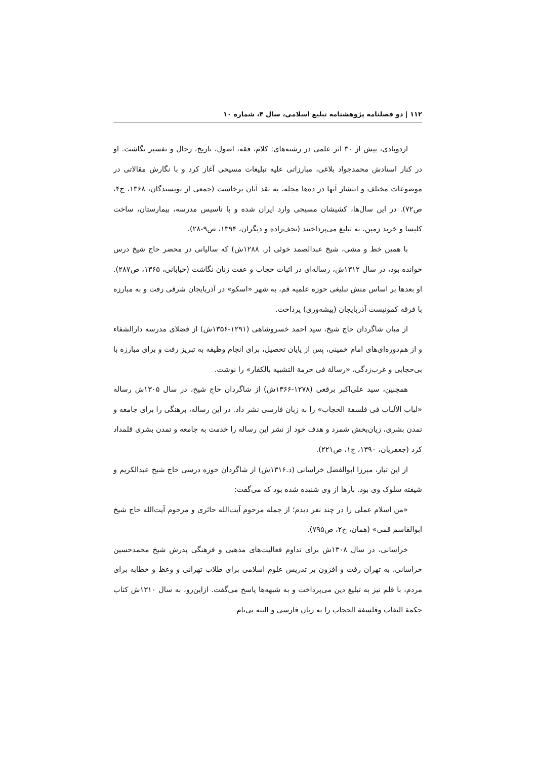۱۱۲ | دو فصلنامه پژوهشنامه تبلیغ اسلامی، سال ۴، شماره ۱۰
اردوبادی، بیش از ۳۰ اثر علمی در رشته‌های: کلام، فقه، اصول، تاریخ، رجال و تفسیر نگاشت. او در کنار استادش محمدجواد بلاغی، مبارزاتی علیه تبلیغات مسیحی آغاز کرد و با نگارش مقالاتی در موضوعات مختلف و انتشار آنها در ده‌ها مجله، به نقد آنان برخاست (جمعی از نویسندگان، ۱۳۶۸، ج۴، ص۷۲). در این سال‌ها، کشیشان مسیحی وارد ایران شده و با تاسیس مدرسه، بیمارستان، ساخت کلیسا و خرید زمین، به تبلیغ می‌پرداختند (نجف‌زاده و دیگران، ۱۳۹۴، ص۹-۲۸).
با همین خط و مشی، شیخ عبدالصمد خوئی (ز. ۱۲۸۸ش) که سالیانی در محضر حاج شیخ درس خوانده بود، در سال ۱۳۱۲ش، رساله‌ای در اثبات حجاب و عفت زنان نگاشت (خیابانی، ۱۳۶۵، ص۲۸۷). او بعدها بر اساس منش تبلیغی حوزه علمیه قم، به شهر «اسکو» در آذربایجان شرقی رفت و به مبارزه با فرقه کمونیست آذربایجان (پیشه‌وری) پرداخت.
از میان شاگردان حاج شیخ، سید احمد خسروشاهی (۱۲۹۱-۱۳۵۶ش) از فضلای مدرسه دارالشفاء و از هم‌دوره‌ای‌های امام خمینی، پس از پایان تحصیل، برای انجام وظیفه به تبریز رفت و برای مبارزه با بی‌حجابی و غرب‌زدگی، «رسالة فی حرمة التشبیه بالکفار» را نوشت.
همچنین، سید علی‌اکبر برقعی (۱۲۷۸-۱۳۶۶ش) از شاگردان حاج شیخ، در سال ۱۳۰۵ش رساله «لباب الألباب فی فلسفة الحجاب» را به زبان فارسی نشر داد. در این رساله، برهنگی را برای جامعه و تمدن بشری، زیان‌بخش شمرد و هدف خود از نشر این رساله را خدمت به جامعه و تمدن بشری قلمداد کرد (جعفریان، ۱۳۹۰، ج۱، ص۲۲۱).
از این تبار، میرزا ابوالفضل خراسانی (د.۱۳۱۶ش) از شاگردان حوزه درسی حاج شیخ عبدالکریم و شیفته سلوک وی بود. بارها از وی شنیده شده بود که می‌گفت:
«من اسلام عملی را در چند نفر دیدم؛ از جمله مرحوم آیت‌الله حائری و مرحوم آیت‌الله حاج شیخ ابوالقاسم قمی» (همان، ج۲، ص۷۹۵).
خراسانی، در سال ۱۳۰۸ش برای تداوم فعالیت‌های مذهبی و فرهنگی پدرش شیخ محمدحسین خراسانی، به تهران رفت و افزون بر تدریس علوم اسلامی برای طلاب تهرانی و وعظ و خطابه برای مردم، با قلم نیز به تبلیغ دین می‌پرداخت و به شبهه‌ها پاسخ می‌گفت. ازاین‌رو، به سال ۱۳۱۰ش کتاب حکمة النقاب وفلسفة الحجاب را به زبان فارسی و البته بی‌نام